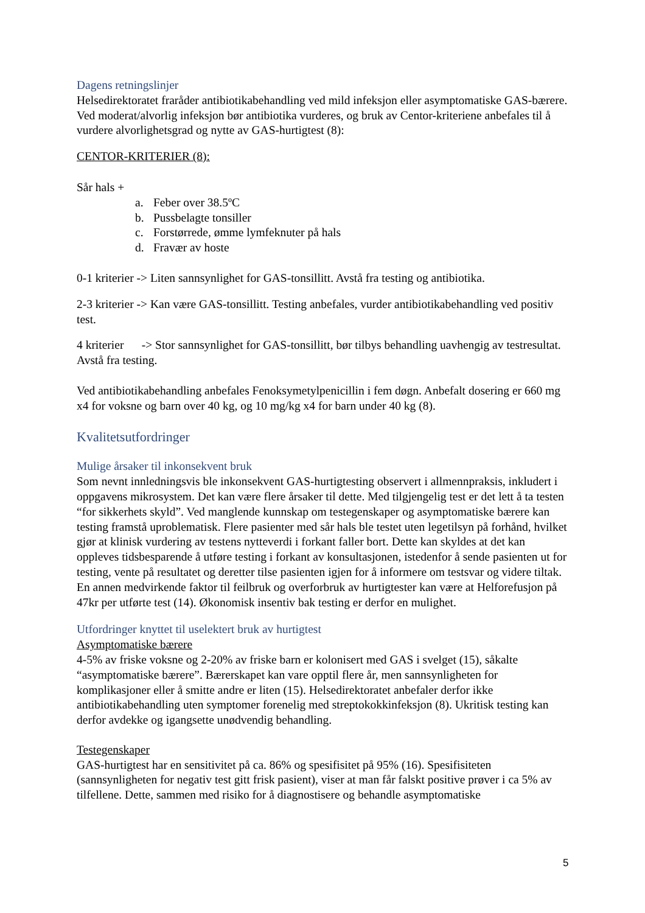Dagens retningslinjer
Helsedirektoratet fraråder antibiotikabehandling ved mild infeksjon eller asymptomatiske GAS-bærere. Ved moderat/alvorlig infeksjon bør antibiotika vurderes, og bruk av Centor-kriteriene anbefales til å vurdere alvorlighetsgrad og nytte av GAS-hurtigtest (8):
CENTOR-KRITERIER (8):
Sår hals +
a. Feber over 38.5ºC
b. Pussbelagte tonsiller
c. Forstørrede, ømme lymfeknuter på hals
d. Fravær av hoste
0-1 kriterier -> Liten sannsynlighet for GAS-tonsillitt. Avstå fra testing og antibiotika.
2-3 kriterier -> Kan være GAS-tonsillitt. Testing anbefales, vurder antibiotikabehandling ved positiv test.
4 kriterier -> Stor sannsynlighet for GAS-tonsillitt, bør tilbys behandling uavhengig av testresultat. Avstå fra testing.
Ved antibiotikabehandling anbefales Fenoksymetylpenicillin i fem døgn. Anbefalt dosering er 660 mg x4 for voksne og barn over 40 kg, og 10 mg/kg x4 for barn under 40 kg (8).
Kvalitetsutfordringer
Mulige årsaker til inkonsekvent bruk
Som nevnt innledningsvis ble inkonsekvent GAS-hurtigtesting observert i allmennpraksis, inkludert i oppgavens mikrosystem. Det kan være flere årsaker til dette. Med tilgjengelig test er det lett å ta testen “for sikkerhets skyld”. Ved manglende kunnskap om testegenskaper og asymptomatiske bærere kan testing framstå uproblematisk. Flere pasienter med sår hals ble testet uten legetilsyn på forhånd, hvilket gjør at klinisk vurdering av testens nytteverdi i forkant faller bort. Dette kan skyldes at det kan oppleves tidsbesparende å utføre testing i forkant av konsultasjonen, istedenfor å sende pasienten ut for testing, vente på resultatet og deretter tilse pasienten igjen for å informere om testsvar og videre tiltak. En annen medvirkende faktor til feilbruk og overforbruk av hurtigtester kan være at Helforefusjon på 47kr per utførte test (14). Økonomisk insentiv bak testing er derfor en mulighet.
Utfordringer knyttet til uselektert bruk av hurtigtest
Asymptomatiske bærere
4-5% av friske voksne og 2-20% av friske barn er kolonisert med GAS i svelget (15), såkalte “asymptomatiske bærere”. Bærerskapet kan vare opptil flere år, men sannsynligheten for komplikasjoner eller å smitte andre er liten (15). Helsedirektoratet anbefaler derfor ikke antibiotikabehandling uten symptomer forenelig med streptokokkinfeksjon (8). Ukritisk testing kan derfor avdekke og igangsette unødvendig behandling.
Testegenskaper
GAS-hurtigtest har en sensitivitet på ca. 86% og spesifisitet på 95% (16). Spesifisiteten (sannsynligheten for negativ test gitt frisk pasient), viser at man får falskt positive prøver i ca 5% av tilfellene. Dette, sammen med risiko for å diagnostisere og behandle asymptomatiske
5